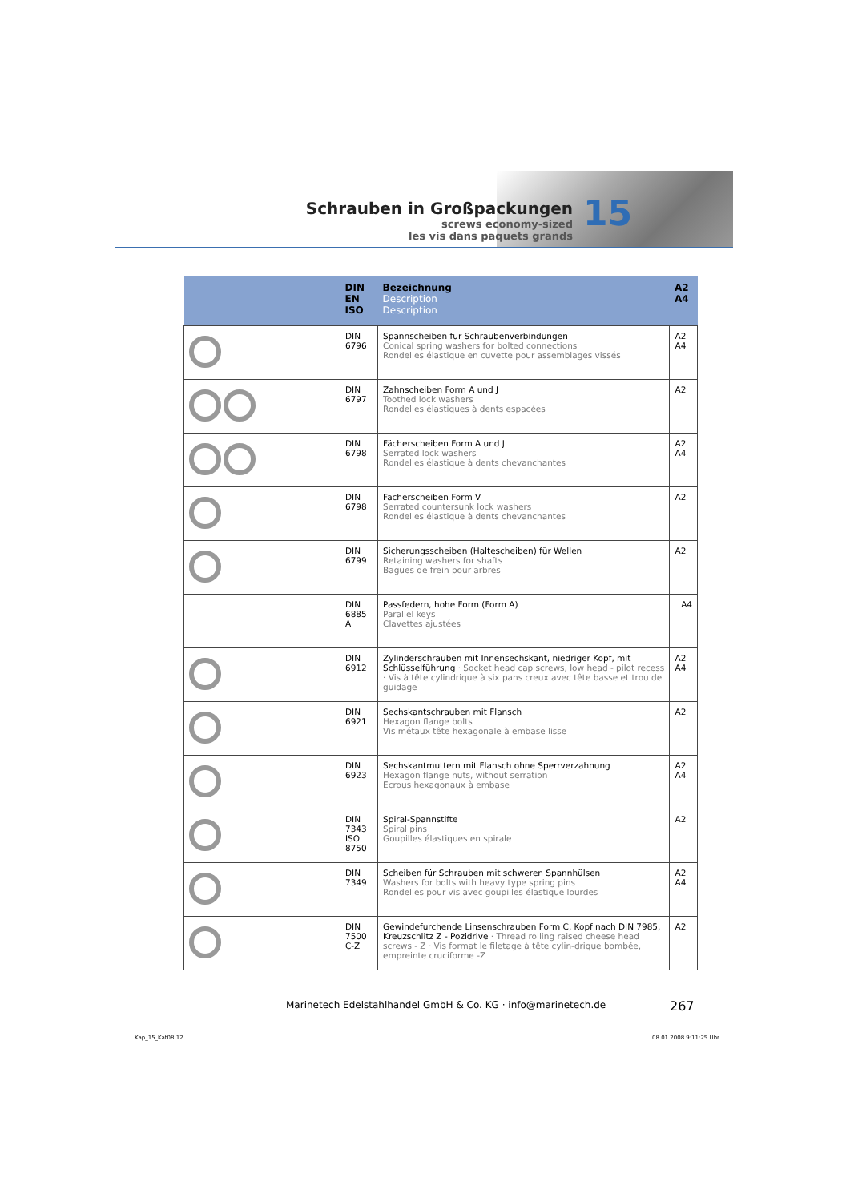Schrauben in Großpackungen
screws economy-sized
les vis dans paquets grands
15
| | DIN EN ISO | Bezeichnung Description Description | A2 A4 |
| --- | --- | --- | --- |
| | DIN 6796 | Spannscheiben für Schraubenverbindungen Conical spring washers for bolted connections Rondelles élastique en cuvette pour assemblages vissés | A2 A4 |
| | DIN 6797 | Zahnscheiben Form A und J Toothed lock washers Rondelles élastiques à dents espacées | A2 |
| | DIN 6798 | Fächerscheiben Form A und J Serrated lock washers Rondelles élastique à dents chevanchantes | A2 A4 |
| | DIN 6798 | Fächerscheiben Form V Serrated countersunk lock washers Rondelles élastique à dents chevanchantes | A2 |
| | DIN 6799 | Sicherungsscheiben (Haltescheiben) für Wellen Retaining washers for shafts Bagues de frein pour arbres | A2 |
| | DIN 6885 A | Passfedern, hohe Form (Form A) Parallel keys Clavettes ajustées | A4 |
| | DIN 6912 | Zylinderschrauben mit Innensechskant, niedriger Kopf, mit Schlüsselführung · Socket head cap screws, low head - pilot recess · Vis à tête cylindrique à six pans creux avec tête basse et trou de guidage | A2 A4 |
| | DIN 6921 | Sechskantschrauben mit Flansch Hexagon flange bolts Vis métaux tête hexagonale à embase lisse | A2 |
| | DIN 6923 | Sechskantmuttern mit Flansch ohne Sperrverzahnung Hexagon flange nuts, without serration Ecrous hexagonaux à embase | A2 A4 |
| | DIN 7343 ISO 8750 | Spiral-Spannstifte Spiral pins Goupilles élastiques en spirale | A2 |
| | DIN 7349 | Scheiben für Schrauben mit schweren Spannhülsen Washers for bolts with heavy type spring pins Rondelles pour vis avec goupilles élastique lourdes | A2 A4 |
| | DIN 7500 C-Z | Gewindefurchende Linsenschrauben Form C, Kopf nach DIN 7985, Kreuzschlitz Z - Pozidrive · Thread rolling raised cheese head screws - Z · Vis format le filetage à tête cylin-drique bombée, empreinte cruciforme -Z | A2 |
Marinetech Edelstahlhandel GmbH & Co. KG · info@marinetech.de
267
Kap_15_Kat08 12 08.01.2008 9:11:25 Uhr